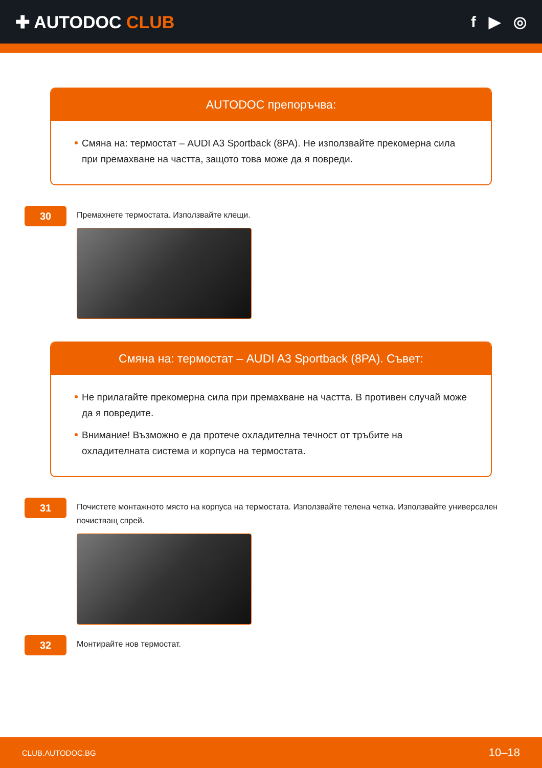✚ AUTODOC CLUB f ▶ ◎
AUTODOC препоръчва:
Смяна на: термостат – AUDI A3 Sportback (8PA). Не използвайте прекомерна сила при премахване на частта, защото това може да я повреди.
30
Премахнете термостата. Използвайте клещи.
Смяна на: термостат – AUDI A3 Sportback (8PA). Съвет:
Не прилагайте прекомерна сила при премахване на частта. В противен случай може да я повредите.
Внимание! Възможно е да протече охладителна течност от тръбите на охладителната система и корпуса на термостата.
31
Почистете монтажното място на корпуса на термостата. Използвайте телена четка. Използвайте универсален почистващ спрей.
32
Монтирайте нов термостат.
CLUB.AUTODOC.BG 10–18